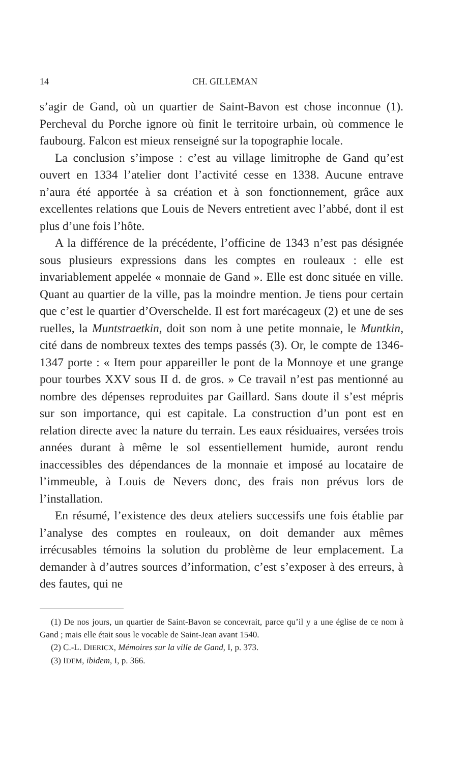14 CH. GILLEMAN
s’agir de Gand, où un quartier de Saint-Bavon est chose inconnue (1). Percheval du Porche ignore où finit le territoire urbain, où commence le faubourg. Falcon est mieux renseigné sur la topographie locale.
La conclusion s’impose : c’est au village limitrophe de Gand qu’est ouvert en 1334 l’atelier dont l’activité cesse en 1338. Aucune entrave n’aura été apportée à sa création et à son fonctionnement, grâce aux excellentes relations que Louis de Nevers entretient avec l’abbé, dont il est plus d’une fois l’hôte.
A la différence de la précédente, l’officine de 1343 n’est pas désignée sous plusieurs expressions dans les comptes en rouleaux : elle est invariablement appelée « monnaie de Gand ». Elle est donc située en ville. Quant au quartier de la ville, pas la moindre mention. Je tiens pour certain que c’est le quartier d’Overschelde. Il est fort marécageux (2) et une de ses ruelles, la Muntstraetkin, doit son nom à une petite monnaie, le Muntkin, cité dans de nombreux textes des temps passés (3). Or, le compte de 1346-1347 porte : « Item pour appareiller le pont de la Monnoye et une grange pour tourbes XXV sous II d. de gros. » Ce travail n’est pas mentionné au nombre des dépenses reproduites par Gaillard. Sans doute il s’est mépris sur son importance, qui est capitale. La construction d’un pont est en relation directe avec la nature du terrain. Les eaux résiduaires, versées trois années durant à même le sol essentiellement humide, auront rendu inaccessibles des dépendances de la monnaie et imposé au locataire de l’immeuble, à Louis de Nevers donc, des frais non prévus lors de l’installation.
En résumé, l’existence des deux ateliers successifs une fois établie par l’analyse des comptes en rouleaux, on doit demander aux mêmes irrécusables témoins la solution du problème de leur emplacement. La demander à d’autres sources d’information, c’est s’exposer à des erreurs, à des fautes, qui ne
(1) De nos jours, un quartier de Saint-Bavon se concevrait, parce qu’il y a une église de ce nom à Gand ; mais elle était sous le vocable de Saint-Jean avant 1540.
(2) C.-L. DIERICX, Mémoires sur la ville de Gand, I, p. 373.
(3) IDEM, ibidem, I, p. 366.